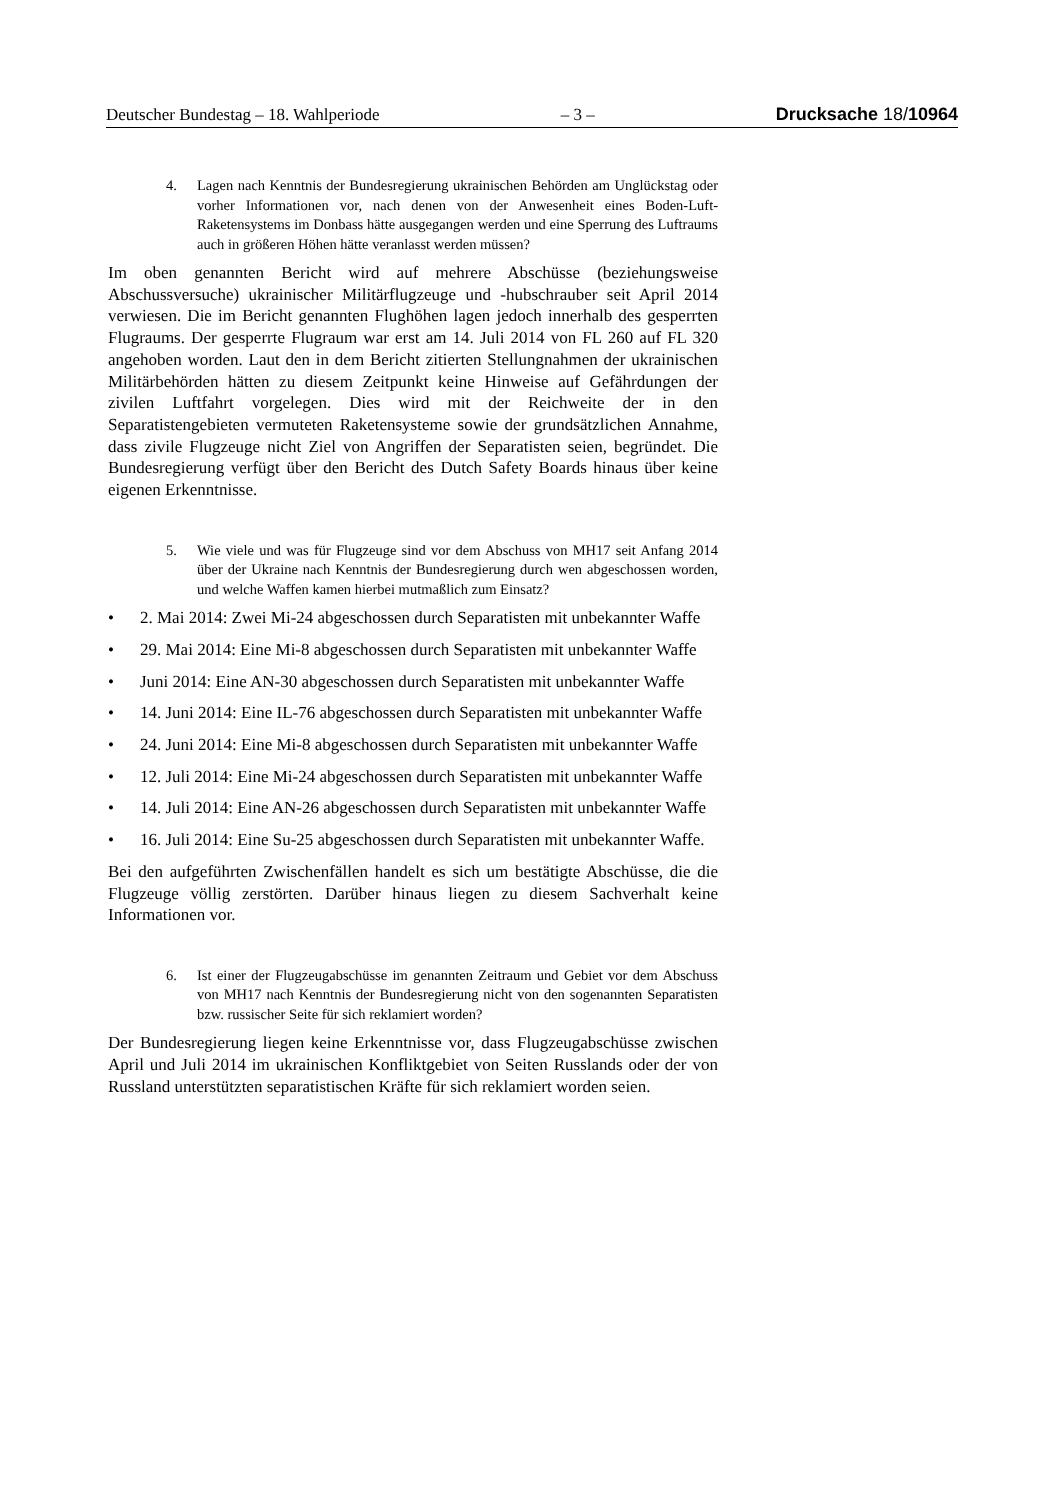Deutscher Bundestag – 18. Wahlperiode – 3 – Drucksache 18/10964
4. Lagen nach Kenntnis der Bundesregierung ukrainischen Behörden am Unglückstag oder vorher Informationen vor, nach denen von der Anwesenheit eines Boden-Luft-Raketensystems im Donbass hätte ausgegangen werden und eine Sperrung des Luftraums auch in größeren Höhen hätte veranlasst werden müssen?
Im oben genannten Bericht wird auf mehrere Abschüsse (beziehungsweise Abschussversuche) ukrainischer Militärflugzeuge und -hubschrauber seit April 2014 verwiesen. Die im Bericht genannten Flughöhen lagen jedoch innerhalb des gesperrten Flugraums. Der gesperrte Flugraum war erst am 14. Juli 2014 von FL 260 auf FL 320 angehoben worden. Laut den in dem Bericht zitierten Stellungnahmen der ukrainischen Militärbehörden hätten zu diesem Zeitpunkt keine Hinweise auf Gefährdungen der zivilen Luftfahrt vorgelegen. Dies wird mit der Reichweite der in den Separatistengebieten vermuteten Raketensysteme sowie der grundsätzlichen Annahme, dass zivile Flugzeuge nicht Ziel von Angriffen der Separatisten seien, begründet. Die Bundesregierung verfügt über den Bericht des Dutch Safety Boards hinaus über keine eigenen Erkenntnisse.
5. Wie viele und was für Flugzeuge sind vor dem Abschuss von MH17 seit Anfang 2014 über der Ukraine nach Kenntnis der Bundesregierung durch wen abgeschossen worden, und welche Waffen kamen hierbei mutmaßlich zum Einsatz?
• 2. Mai 2014: Zwei Mi-24 abgeschossen durch Separatisten mit unbekannter Waffe
• 29. Mai 2014: Eine Mi-8 abgeschossen durch Separatisten mit unbekannter Waffe
• Juni 2014: Eine AN-30 abgeschossen durch Separatisten mit unbekannter Waffe
• 14. Juni 2014: Eine IL-76 abgeschossen durch Separatisten mit unbekannter Waffe
• 24. Juni 2014: Eine Mi-8 abgeschossen durch Separatisten mit unbekannter Waffe
• 12. Juli 2014: Eine Mi-24 abgeschossen durch Separatisten mit unbekannter Waffe
• 14. Juli 2014: Eine AN-26 abgeschossen durch Separatisten mit unbekannter Waffe
• 16. Juli 2014: Eine Su-25 abgeschossen durch Separatisten mit unbekannter Waffe.
Bei den aufgeführten Zwischenfällen handelt es sich um bestätigte Abschüsse, die die Flugzeuge völlig zerstörten. Darüber hinaus liegen zu diesem Sachverhalt keine Informationen vor.
6. Ist einer der Flugzeugabschüsse im genannten Zeitraum und Gebiet vor dem Abschuss von MH17 nach Kenntnis der Bundesregierung nicht von den sogenannten Separatisten bzw. russischer Seite für sich reklamiert worden?
Der Bundesregierung liegen keine Erkenntnisse vor, dass Flugzeugabschüsse zwischen April und Juli 2014 im ukrainischen Konfliktgebiet von Seiten Russlands oder der von Russland unterstützten separatistischen Kräfte für sich reklamiert worden seien.